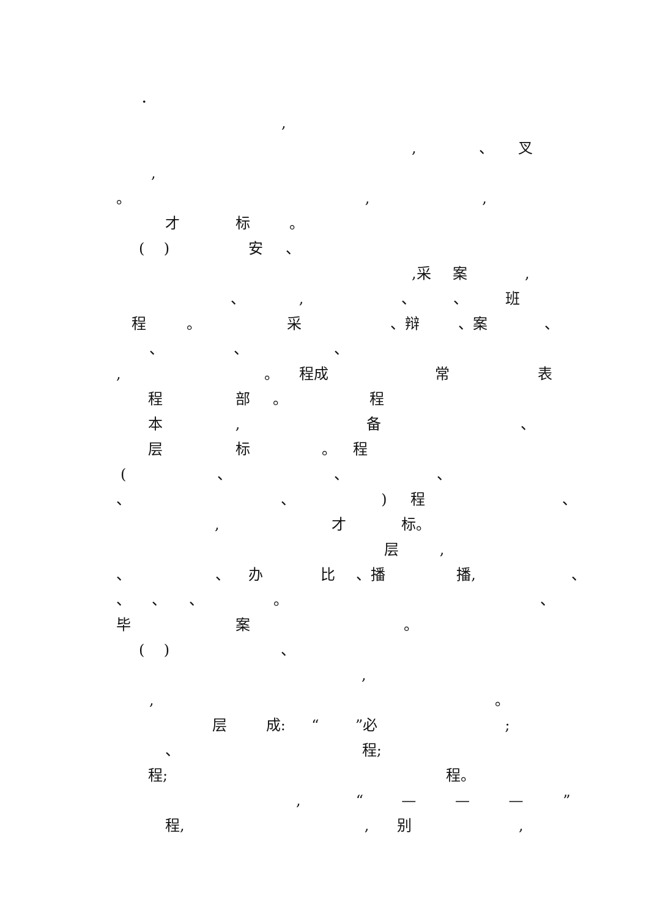．
,
, 、 叉
,
。 , ,
才 标 。
( ) 安 、
,采 案 ,
、 , 、 、 班
程 。 采 、辩 、案 、
、 、 、
, 。 程成 常 表
程 部 。 程
本 , 备 、
层 标 。 程
( 、 、 、
、 、 ) 程 、
, 才 标。
层 ,
、 、 办 比 、播 播, 、
、 、 、 。 、
毕 案 。
( ) 、
,
, 。
层 成: “ ”必 ;
、 程;
程; 程。
, “ — — — ”
程, , 别 ,